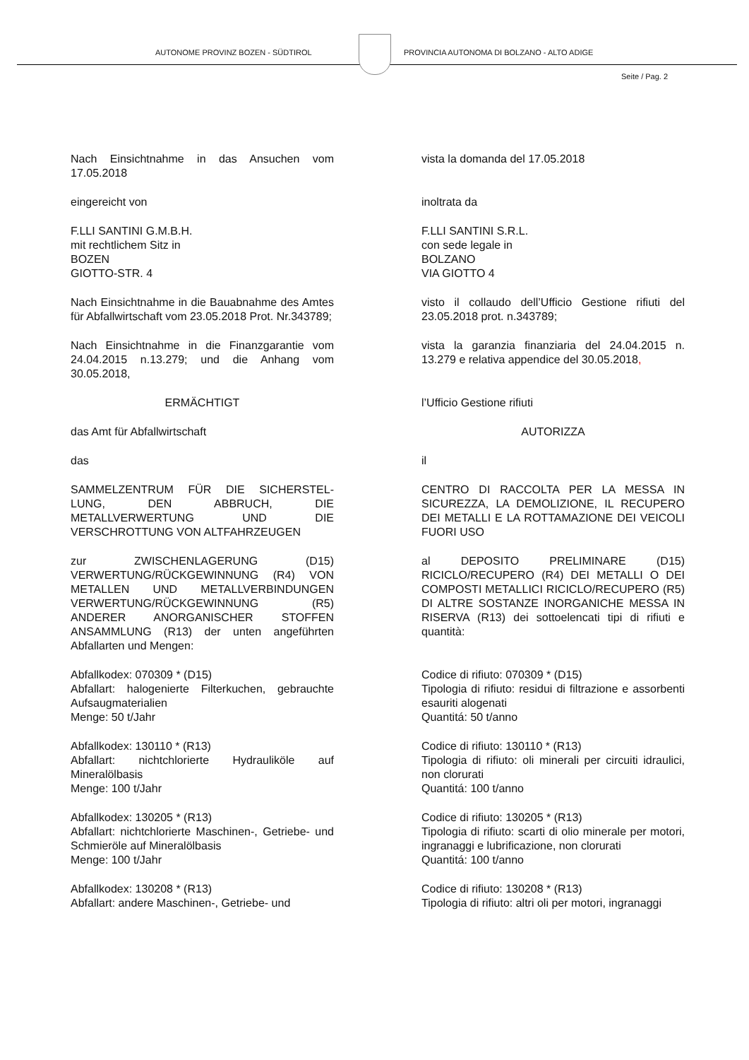AUTONOME PROVINZ BOZEN - SÜDTIROL
PROVINCIA AUTONOMA DI BOLZANO - ALTO ADIGE
Seite / Pag. 2
Nach Einsichtnahme in das Ansuchen vom 17.05.2018
vista la domanda del 17.05.2018
eingereicht von inoltrata da
F.LLI SANTINI G.M.B.H.
mit rechtlichem Sitz in
BOZEN
GIOTTO-STR. 4
F.LLI SANTINI S.R.L.
con sede legale in
BOLZANO
VIA GIOTTO 4
Nach Einsichtnahme in die Bauabnahme des Amtes für Abfallwirtschaft vom 23.05.2018 Prot. Nr.343789;
visto il collaudo dell’Ufficio Gestione rifiuti del 23.05.2018 prot. n.343789;
Nach Einsichtnahme in die Finanzgarantie vom 24.04.2015 n.13.279; und die Anhang vom 30.05.2018,
vista la garanzia finanziaria del 24.04.2015 n. 13.279 e relativa appendice del 30.05.2018,
ERMÄCHTIGT l’Ufficio Gestione rifiuti
das Amt für Abfallwirtschaft AUTORIZZA
das il
SAMMELZENTRUM FÜR DIE SICHERSTEL-LUNG, DEN ABBRUCH, DIE METALLVERWERTUNG UND DIE VERSCHROTTUNG VON ALTFAHRZEUGEN
CENTRO DI RACCOLTA PER LA MESSA IN SICUREZZA, LA DEMOLIZIONE, IL RECUPERO DEI METALLI E LA ROTTAMAZIONE DEI VEICOLI FUORI USO
zur ZWISCHENLAGERUNG (D15) VERWERTUNG/RÜCKGEWINNUNG (R4) VON METALLEN UND METALLVERBINDUNGEN VERWERTUNG/RÜCKGEWINNUNG (R5) ANDERER ANORGANISCHER STOFFEN ANSAMMLUNG (R13) der unten angeführten Abfallarten und Mengen:
al DEPOSITO PRELIMINARE (D15) RICICLO/RECUPERO (R4) DEI METALLI O DEI COMPOSTI METALLICI RICICLO/RECUPERO (R5) DI ALTRE SOSTANZE INORGANICHE MESSA IN RISERVA (R13) dei sottoelencati tipi di rifiuti e quantità:
Abfallkodex: 070309 * (D15)
Abfallart: halogenierte Filterkuchen, gebrauchte Aufsaugmaterialien
Menge: 50 t/Jahr
Codice di rifiuto: 070309 * (D15)
Tipologia di rifiuto: residui di filtrazione e assorbenti esauriti alogenati
Quantitá: 50 t/anno
Abfallkodex: 130110 * (R13)
Abfallart: nichtchlorierte Hydrauliköle auf Mineralölbasis
Menge: 100 t/Jahr
Codice di rifiuto: 130110 * (R13)
Tipologia di rifiuto: oli minerali per circuiti idraulici, non clorurati
Quantitá: 100 t/anno
Abfallkodex: 130205 * (R13)
Abfallart: nichtchlorierte Maschinen-, Getriebe- und Schmieröle auf Mineralölbasis
Menge: 100 t/Jahr
Codice di rifiuto: 130205 * (R13)
Tipologia di rifiuto: scarti di olio minerale per motori, ingranaggi e lubrificazione, non clorurati
Quantitá: 100 t/anno
Abfallkodex: 130208 * (R13)
Abfallart: andere Maschinen-, Getriebe- und
Codice di rifiuto: 130208 * (R13)
Tipologia di rifiuto: altri oli per motori, ingranaggi